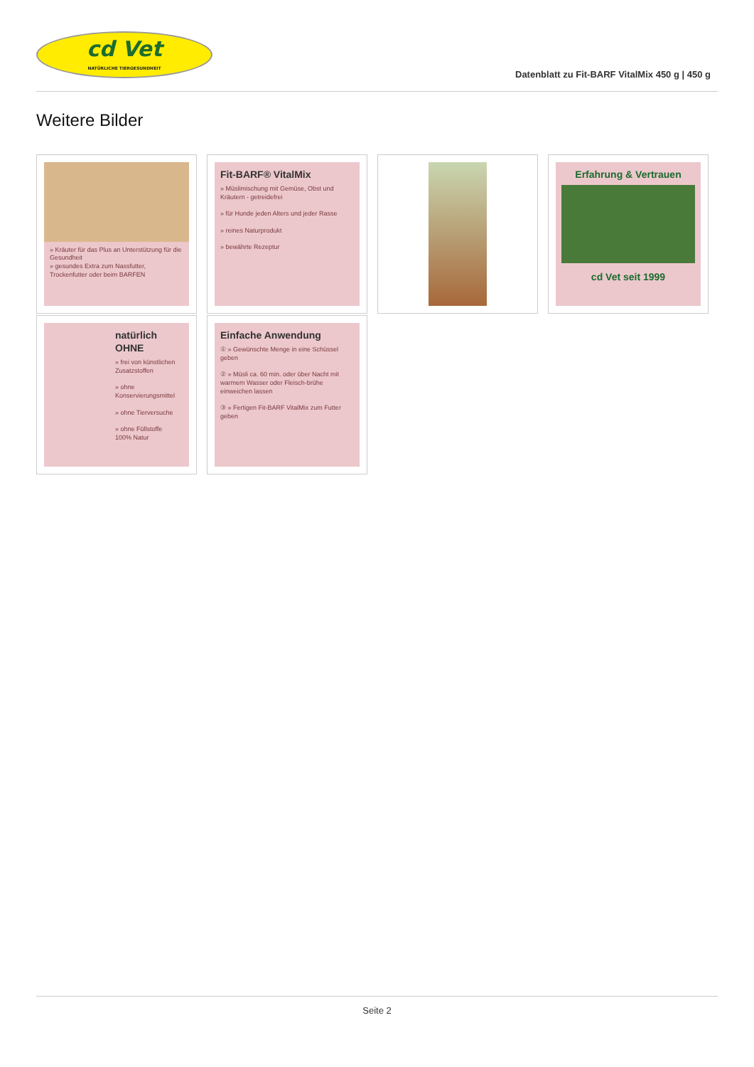cd Vet
NATÜRLICHE TIERGESUNDHEIT
Datenblatt zu Fit-BARF VitalMix 450 g | 450 g
Weitere Bilder
» Kräuter für das Plus an Unterstützung für die Gesundheit
» gesundes Extra zum Nassfutter, Trockenfutter oder beim BARFEN
Fit-BARF® VitalMix
» Müslimischung mit Gemüse, Obst und Kräutern - getreidefrei
» für Hunde jeden Alters und jeder Rasse
» reines Naturprodukt
» bewährte Rezeptur
Erfahrung & Vertrauen
cd Vet seit 1999
natürlich OHNE
» frei von künstlichen Zusatzstoffen
» ohne Konservierungsmittel
» ohne Tierversuche
» ohne Füllstoffe
100% Natur
Einfache Anwendung
① » Gewünschte Menge in eine Schüssel geben
② » Müsli ca. 60 min. oder über Nacht mit warmem Wasser oder Fleisch-brühe einweichen lassen
③ » Fertigen Fit-BARF VitalMix zum Futter geben
Seite 2